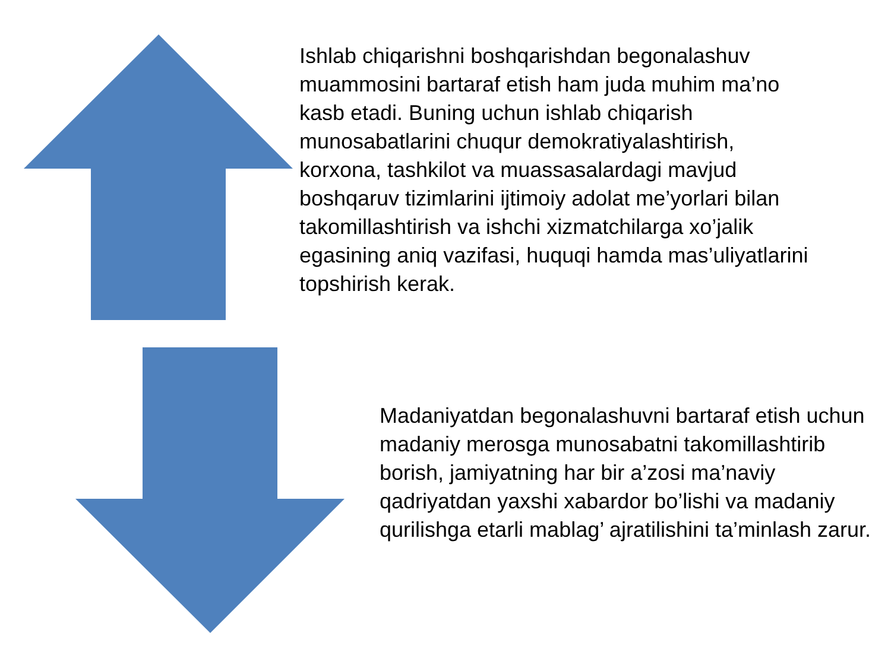Ishlab chiqarishni boshqarishdan begonalashuv muammosini bartaraf etish ham juda muhim ma’no kasb etadi. Buning uchun ishlab chiqarish munosabatlarini chuqur demokratiyalashtirish, korxona, tashkilot va muassasalardagi mavjud boshqaruv tizimlarini ijtimoiy adolat me’yorlari bilan takomillashtirish va ishchi xizmatchilarga xo’jalik egasining aniq vazifasi, huquqi hamda mas’uliyatlarini topshirish kerak.
Madaniyatdan begonalashuvni bartaraf etish uchun madaniy merosga munosabatni takomillashtirib borish, jamiyatning har bir a’zosi ma’naviy qadriyatdan yaxshi xabardor bo’lishi va madaniy qurilishga etarli mablag’ ajratilishini ta’minlash zarur.